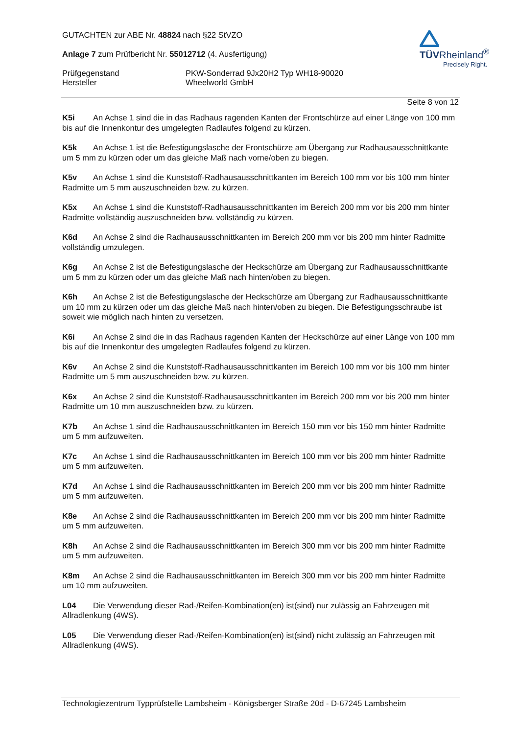GUTACHTEN zur ABE Nr. 48824 nach §22 StVZO
TÜVRheinland<sup>®</sup>
Precisely Right.
Anlage 7 zum Prüfbericht Nr. 55012712 (4. Ausfertigung)
Prüfgegenstand
Hersteller
PKW-Sonderrad 9Jx20H2 Typ WH18-90020
Wheelworld GmbH
Seite 8 von 12
K5i An Achse 1 sind die in das Radhaus ragenden Kanten der Frontschürze auf einer Länge von 100 mm bis auf die Innenkontur des umgelegten Radlaufes folgend zu kürzen.
K5k An Achse 1 ist die Befestigungslasche der Frontschürze am Übergang zur Radhausausschnittkante um 5 mm zu kürzen oder um das gleiche Maß nach vorne/oben zu biegen.
K5v An Achse 1 sind die Kunststoff-Radhausausschnittkanten im Bereich 100 mm vor bis 100 mm hinter Radmitte um 5 mm auszuschneiden bzw. zu kürzen.
K5x An Achse 1 sind die Kunststoff-Radhausausschnittkanten im Bereich 200 mm vor bis 200 mm hinter Radmitte vollständig auszuschneiden bzw. vollständig zu kürzen.
K6d An Achse 2 sind die Radhausausschnittkanten im Bereich 200 mm vor bis 200 mm hinter Radmitte vollständig umzulegen.
K6g An Achse 2 ist die Befestigungslasche der Heckschürze am Übergang zur Radhausausschnittkante um 5 mm zu kürzen oder um das gleiche Maß nach hinten/oben zu biegen.
K6h An Achse 2 ist die Befestigungslasche der Heckschürze am Übergang zur Radhausausschnittkante um 10 mm zu kürzen oder um das gleiche Maß nach hinten/oben zu biegen. Die Befestigungsschraube ist soweit wie möglich nach hinten zu versetzen.
K6i An Achse 2 sind die in das Radhaus ragenden Kanten der Heckschürze auf einer Länge von 100 mm bis auf die Innenkontur des umgelegten Radlaufes folgend zu kürzen.
K6v An Achse 2 sind die Kunststoff-Radhausausschnittkanten im Bereich 100 mm vor bis 100 mm hinter Radmitte um 5 mm auszuschneiden bzw. zu kürzen.
K6x An Achse 2 sind die Kunststoff-Radhausausschnittkanten im Bereich 200 mm vor bis 200 mm hinter Radmitte um 10 mm auszuschneiden bzw. zu kürzen.
K7b An Achse 1 sind die Radhausausschnittkanten im Bereich 150 mm vor bis 150 mm hinter Radmitte um 5 mm aufzuweiten.
K7c An Achse 1 sind die Radhausausschnittkanten im Bereich 100 mm vor bis 200 mm hinter Radmitte um 5 mm aufzuweiten.
K7d An Achse 1 sind die Radhausausschnittkanten im Bereich 200 mm vor bis 200 mm hinter Radmitte um 5 mm aufzuweiten.
K8e An Achse 2 sind die Radhausausschnittkanten im Bereich 200 mm vor bis 200 mm hinter Radmitte um 5 mm aufzuweiten.
K8h An Achse 2 sind die Radhausausschnittkanten im Bereich 300 mm vor bis 200 mm hinter Radmitte um 5 mm aufzuweiten.
K8m An Achse 2 sind die Radhausausschnittkanten im Bereich 300 mm vor bis 200 mm hinter Radmitte um 10 mm aufzuweiten.
L04 Die Verwendung dieser Rad-/Reifen-Kombination(en) ist(sind) nur zulässig an Fahrzeugen mit Allradlenkung (4WS).
L05 Die Verwendung dieser Rad-/Reifen-Kombination(en) ist(sind) nicht zulässig an Fahrzeugen mit Allradlenkung (4WS).
Technologiezentrum Typprüfstelle Lambsheim - Königsberger Straße 20d - D-67245 Lambsheim